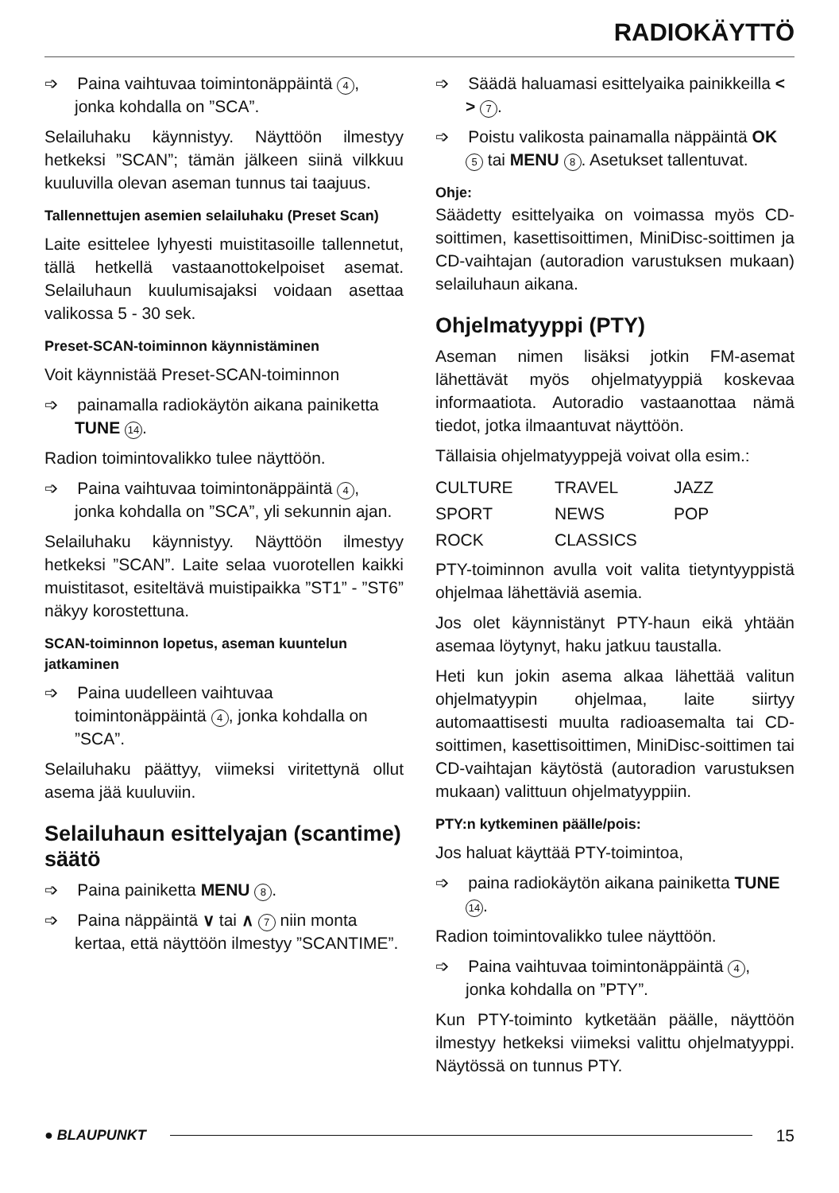RADIOKÄYTTÖ
➩ Paina vaihtuvaa toimintonäppäintä 4, jonka kohdalla on ”SCA”.
Selailuhaku käynnistyy. Näyttöön ilmestyy hetkeksi ”SCAN”; tämän jälkeen siinä vilkkuu kuuluvilla olevan aseman tunnus tai taajuus.
Tallennettujen asemien selailuhaku (Preset Scan)
Laite esittelee lyhyesti muistitasoille tallennetut, tällä hetkellä vastaanottokelpoiset asemat. Selailuhaun kuulumisajaksi voidaan asettaa valikossa 5 - 30 sek.
Preset-SCAN-toiminnon käynnistäminen
Voit käynnistää Preset-SCAN-toiminnon
➩ painamalla radiokäytön aikana painiketta TUNE 14.
Radion toimintovalikko tulee näyttöön.
➩ Paina vaihtuvaa toimintonäppäintä 4, jonka kohdalla on ”SCA”, yli sekunnin ajan.
Selailuhaku käynnistyy. Näyttöön ilmestyy hetkeksi ”SCAN”. Laite selaa vuorotellen kaikki muistitasot, esiteltävä muistipaikka ”ST1” - ”ST6” näkyy korostettuna.
SCAN-toiminnon lopetus, aseman kuuntelun jatkaminen
➩ Paina uudelleen vaihtuvaa toimintonäppäintä 4, jonka kohdalla on ”SCA”.
Selailuhaku päättyy, viimeksi viritettynä ollut asema jää kuuluviin.
Selailuhaun esittelyajan (scantime) säätö
➩ Paina painiketta MENU 8.
➩ Paina näppäintä ∨ tai ∧ 7 niin monta kertaa, että näyttöön ilmestyy ”SCANTIME”.
➩ Säädä haluamasi esittelyaika painikkeilla < > 7.
➩ Poistu valikosta painamalla näppäintä OK 5 tai MENU 8. Asetukset tallentuvat.
Ohje:
Säädetty esittelyaika on voimassa myös CD-soittimen, kasettisoittimen, MiniDisc-soittimen ja CD-vaihtajan (autoradion varustuksen mukaan) selailuhaun aikana.
Ohjelmatyyppi (PTY)
Aseman nimen lisäksi jotkin FM-asemat lähettävät myös ohjelmatyyppiä koskevaa informaatiota. Autoradio vastaanottaa nämä tiedot, jotka ilmaantuvat näyttöön.
Tällaisia ohjelmatyyppejä voivat olla esim.:
| CULTURE | TRAVEL | JAZZ |
| SPORT | NEWS | POP |
| ROCK | CLASSICS | |
PTY-toiminnon avulla voit valita tietyntyyppistä ohjelmaa lähettäviä asemia.
Jos olet käynnistänyt PTY-haun eikä yhtään asemaa löytynyt, haku jatkuu taustalla.
Heti kun jokin asema alkaa lähettää valitun ohjelmatyypin ohjelmaa, laite siirtyy automaattisesti muulta radioasemalta tai CD-soittimen, kasettisoittimen, MiniDisc-soittimen tai CD-vaihtajan käytöstä (autoradion varustuksen mukaan) valittuun ohjelmatyyppiin.
PTY:n kytkeminen päälle/pois:
Jos haluat käyttää PTY-toimintoa,
➩ paina radiokäytön aikana painiketta TUNE 14.
Radion toimintovalikko tulee näyttöön.
➩ Paina vaihtuvaa toimintonäppäintä 4, jonka kohdalla on ”PTY”.
Kun PTY-toiminto kytketään päälle, näyttöön ilmestyy hetkeksi viimeksi valittu ohjelmatyyppi. Näytössä on tunnus PTY.
● BLAUPUNKT
15